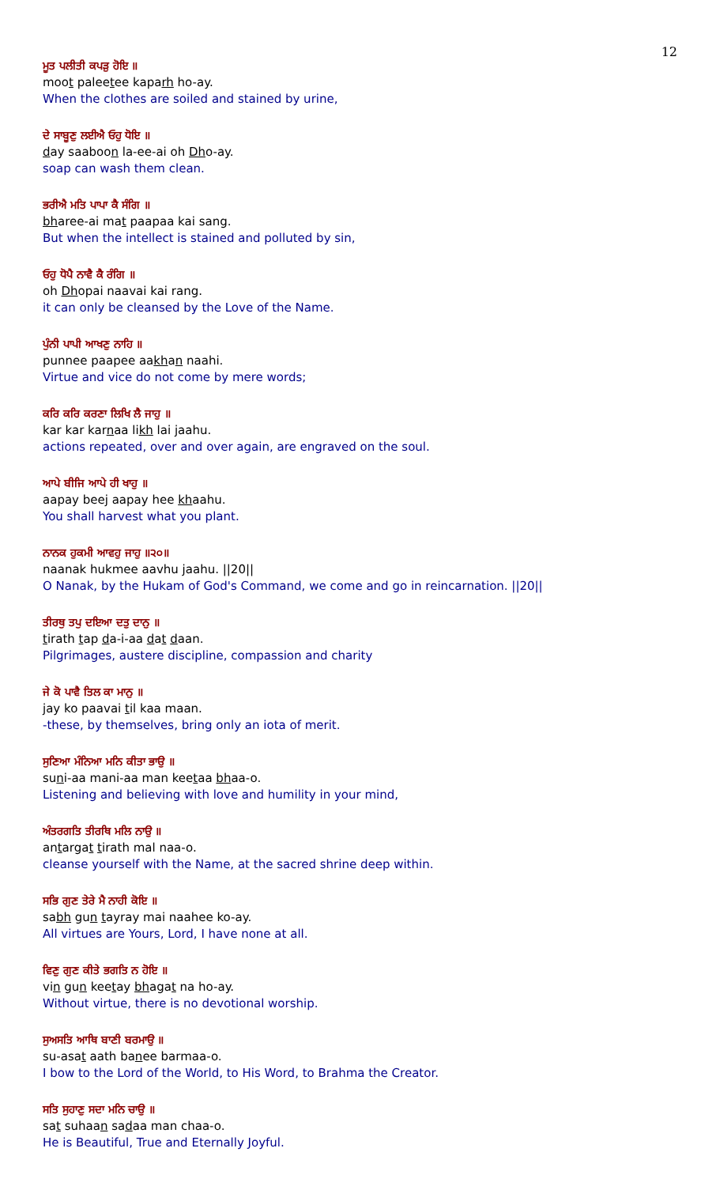12
ਮੂਤ ਪਲੀਤੀ ਕਪੜੁ ਹੋਇ ॥
moot paleetee kaparh ho-ay.
When the clothes are soiled and stained by urine,
ਦੇ ਸਾਬੂਣੁ ਲਈਐ ਓਹੁ ਧੋਇ ॥
day saaboon la-ee-ai oh Dho-ay.
soap can wash them clean.
ਭਰੀਐ ਮਤਿ ਪਾਪਾ ਕੈ ਸੰਗਿ ॥
bharee-ai mat paapaa kai sang.
But when the intellect is stained and polluted by sin,
ਓਹੁ ਧੋਪੈ ਨਾਵੈ ਕੈ ਰੰਗਿ ॥
oh Dhopai naavai kai rang.
it can only be cleansed by the Love of the Name.
ਪੁੰਨੀ ਪਾਪੀ ਆਖਣੁ ਨਾਹਿ ॥
punnee paapee aakhan naahi.
Virtue and vice do not come by mere words;
ਕਰਿ ਕਰਿ ਕਰਣਾ ਲਿਖਿ ਲੈ ਜਾਹੁ ॥
kar kar karnaa likh lai jaahu.
actions repeated, over and over again, are engraved on the soul.
ਆਪੇ ਬੀਜਿ ਆਪੇ ਹੀ ਖਾਹੁ ॥
aapay beej aapay hee khaahu.
You shall harvest what you plant.
ਨਾਨਕ ਹੁਕਮੀ ਆਵਹੁ ਜਾਹੁ ॥੨੦॥
naanak hukmee aavhu jaahu. ||20||
O Nanak, by the Hukam of God's Command, we come and go in reincarnation. ||20||
ਤੀਰਥੁ ਤਪੁ ਦਇਆ ਦਤੁ ਦਾਨੁ ॥
tirath tap da-i-aa dat daan.
Pilgrimages, austere discipline, compassion and charity
ਜੇ ਕੋ ਪਾਵੈ ਤਿਲ ਕਾ ਮਾਨੁ ॥
jay ko paavai til kaa maan.
-these, by themselves, bring only an iota of merit.
ਸੁਣਿਆ ਮੰਨਿਆ ਮਨਿ ਕੀਤਾ ਭਾਉ ॥
suni-aa mani-aa man keetaa bhaa-o.
Listening and believing with love and humility in your mind,
ਅੰਤਰਗਤਿ ਤੀਰਥਿ ਮਲਿ ਨਾਉ ॥
antargat tirath mal naa-o.
cleanse yourself with the Name, at the sacred shrine deep within.
ਸਭਿ ਗੁਣ ਤੇਰੇ ਮੈ ਨਾਹੀ ਕੋਇ ॥
sabh gun tayray mai naahee ko-ay.
All virtues are Yours, Lord, I have none at all.
ਵਿਣੁ ਗੁਣ ਕੀਤੇ ਭਗਤਿ ਨ ਹੋਇ ॥
vin gun keetay bhagat na ho-ay.
Without virtue, there is no devotional worship.
ਸੁਅਸਤਿ ਆਥਿ ਬਾਣੀ ਬਰਮਾਉ ॥
su-asat aath banee barmaa-o.
I bow to the Lord of the World, to His Word, to Brahma the Creator.
ਸਤਿ ਸੁਹਾਣੁ ਸਦਾ ਮਨਿ ਚਾਉ ॥
sat suhaan sadaa man chaa-o.
He is Beautiful, True and Eternally Joyful.